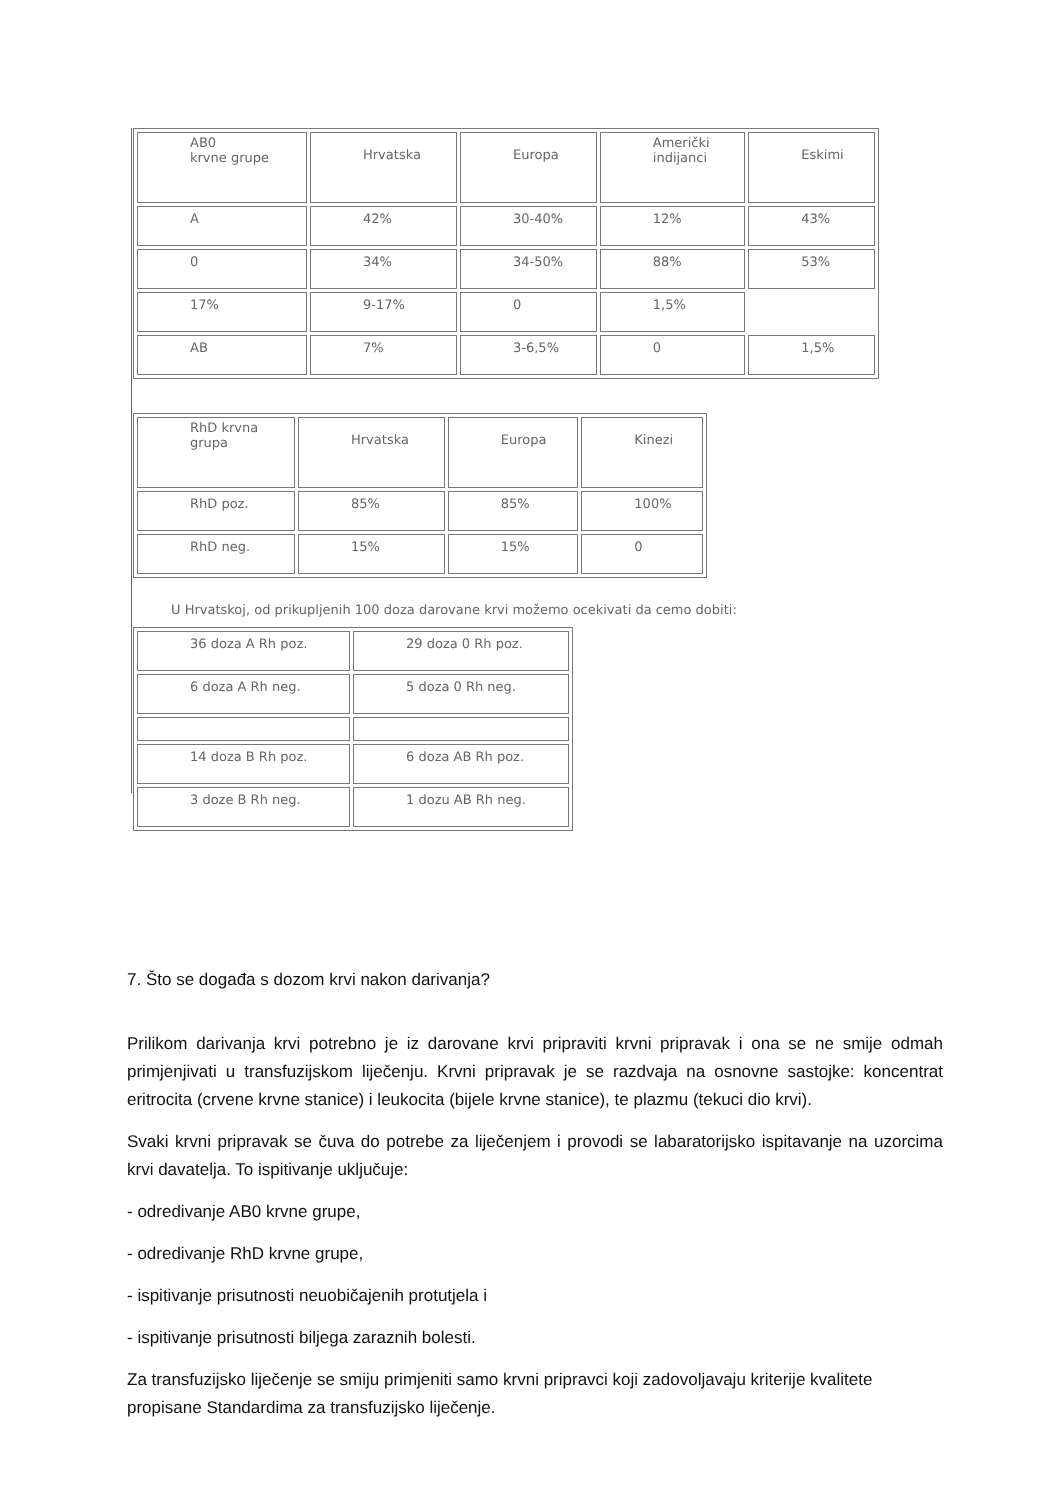| AB0 krvne grupe | Hrvatska | Europa | Američki indijanci | Eskimi |
| A | 42% | 30-40% | 12% | 43% |
| 0 | 34% | 34-50% | 88% | 53% |
| 17% | 9-17% | 0 | 1,5% | |
| AB | 7% | 3-6,5% | 0 | 1,5% |
| RhD krvna grupa | Hrvatska | Europa | Kinezi |
| RhD poz. | 85% | 85% | 100% |
| RhD neg. | 15% | 15% | 0 |
U Hrvatskoj, od prikupljenih 100 doza darovane krvi možemo ocekivati da cemo dobiti:
| 36 doza A Rh poz. | 29 doza 0 Rh poz. |
| 6 doza A Rh neg. | 5 doza 0 Rh neg. |
| 14 doza B Rh poz. | 6 doza AB Rh poz. |
| 3 doze B Rh neg. | 1 dozu AB Rh neg. |
7. Što se događa s dozom krvi nakon darivanja?
Prilikom darivanja krvi potrebno je iz darovane krvi pripraviti krvni pripravak i ona se ne smije odmah primjenjivati u transfuzijskom liječenju. Krvni pripravak je se razdvaja na osnovne sastojke: koncentrat eritrocita (crvene krvne stanice) i leukocita (bijele krvne stanice), te plazmu (tekuci dio krvi).
Svaki krvni pripravak se čuva do potrebe za liječenjem i provodi se labaratorijsko ispitavanje na uzorcima krvi davatelja. To ispitivanje uključuje:
- odredivanje AB0 krvne grupe,
- odredivanje RhD krvne grupe,
- ispitivanje prisutnosti neuobičajenih protutjela i
- ispitivanje prisutnosti biljega zaraznih bolesti.
Za transfuzijsko liječenje se smiju primjeniti samo krvni pripravci koji zadovoljavaju kriterije kvalitete propisane Standardima za transfuzijsko liječenje.